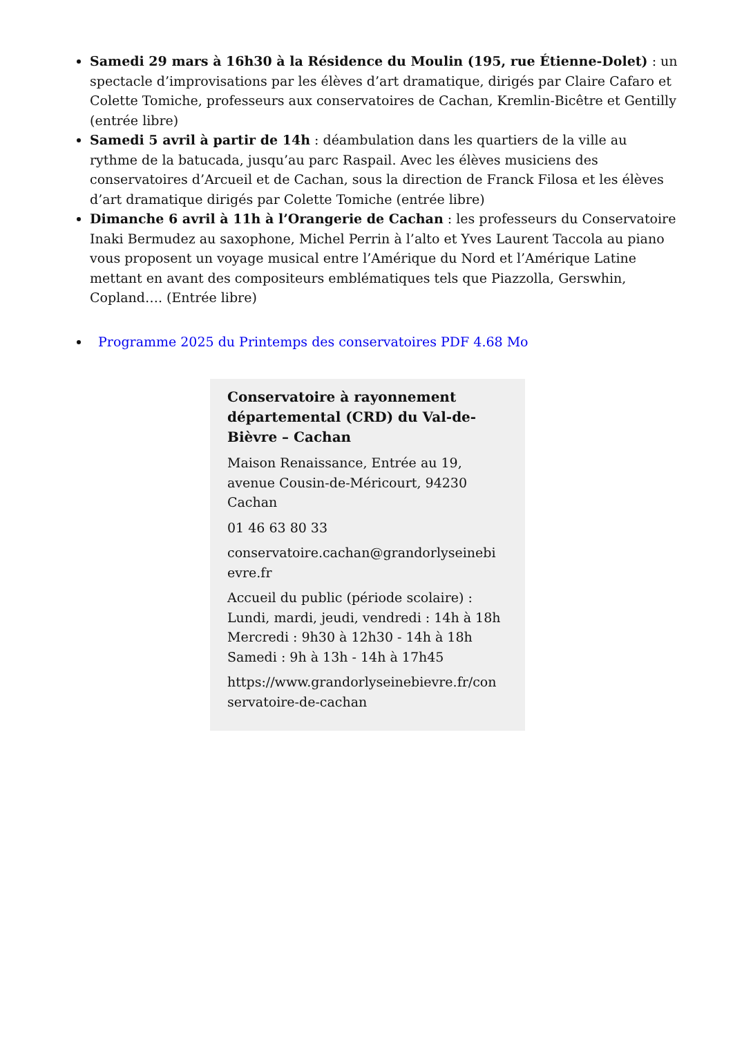Samedi 29 mars à 16h30 à la Résidence du Moulin (195, rue Étienne-Dolet) : un spectacle d’improvisations par les élèves d’art dramatique, dirigés par Claire Cafaro et Colette Tomiche, professeurs aux conservatoires de Cachan, Kremlin-Bicêtre et Gentilly (entrée libre)
Samedi 5 avril à partir de 14h : déambulation dans les quartiers de la ville au rythme de la batucada, jusqu’au parc Raspail. Avec les élèves musiciens des conservatoires d’Arcueil et de Cachan, sous la direction de Franck Filosa et les élèves d’art dramatique dirigés par Colette Tomiche (entrée libre)
Dimanche 6 avril à 11h à l’Orangerie de Cachan : les professeurs du Conservatoire Inaki Bermudez au saxophone, Michel Perrin à l’alto et Yves Laurent Taccola au piano vous proposent un voyage musical entre l’Amérique du Nord et l’Amérique Latine mettant en avant des compositeurs emblématiques tels que Piazzolla, Gerswhin, Copland…. (Entrée libre)
Programme 2025 du Printemps des conservatoires PDF 4.68 Mo
Conservatoire à rayonnement départemental (CRD) du Val-de-Bièvre – Cachan
Maison Renaissance, Entrée au 19, avenue Cousin-de-Méricourt, 94230 Cachan
01 46 63 80 33
conservatoire.cachan@grandorlyseinebi evre.fr
Accueil du public (période scolaire) :
Lundi, mardi, jeudi, vendredi : 14h à 18h
Mercredi : 9h30 à 12h30 - 14h à 18h
Samedi : 9h à 13h - 14h à 17h45
https://www.grandorlyseinebievre.fr/con servatoire-de-cachan